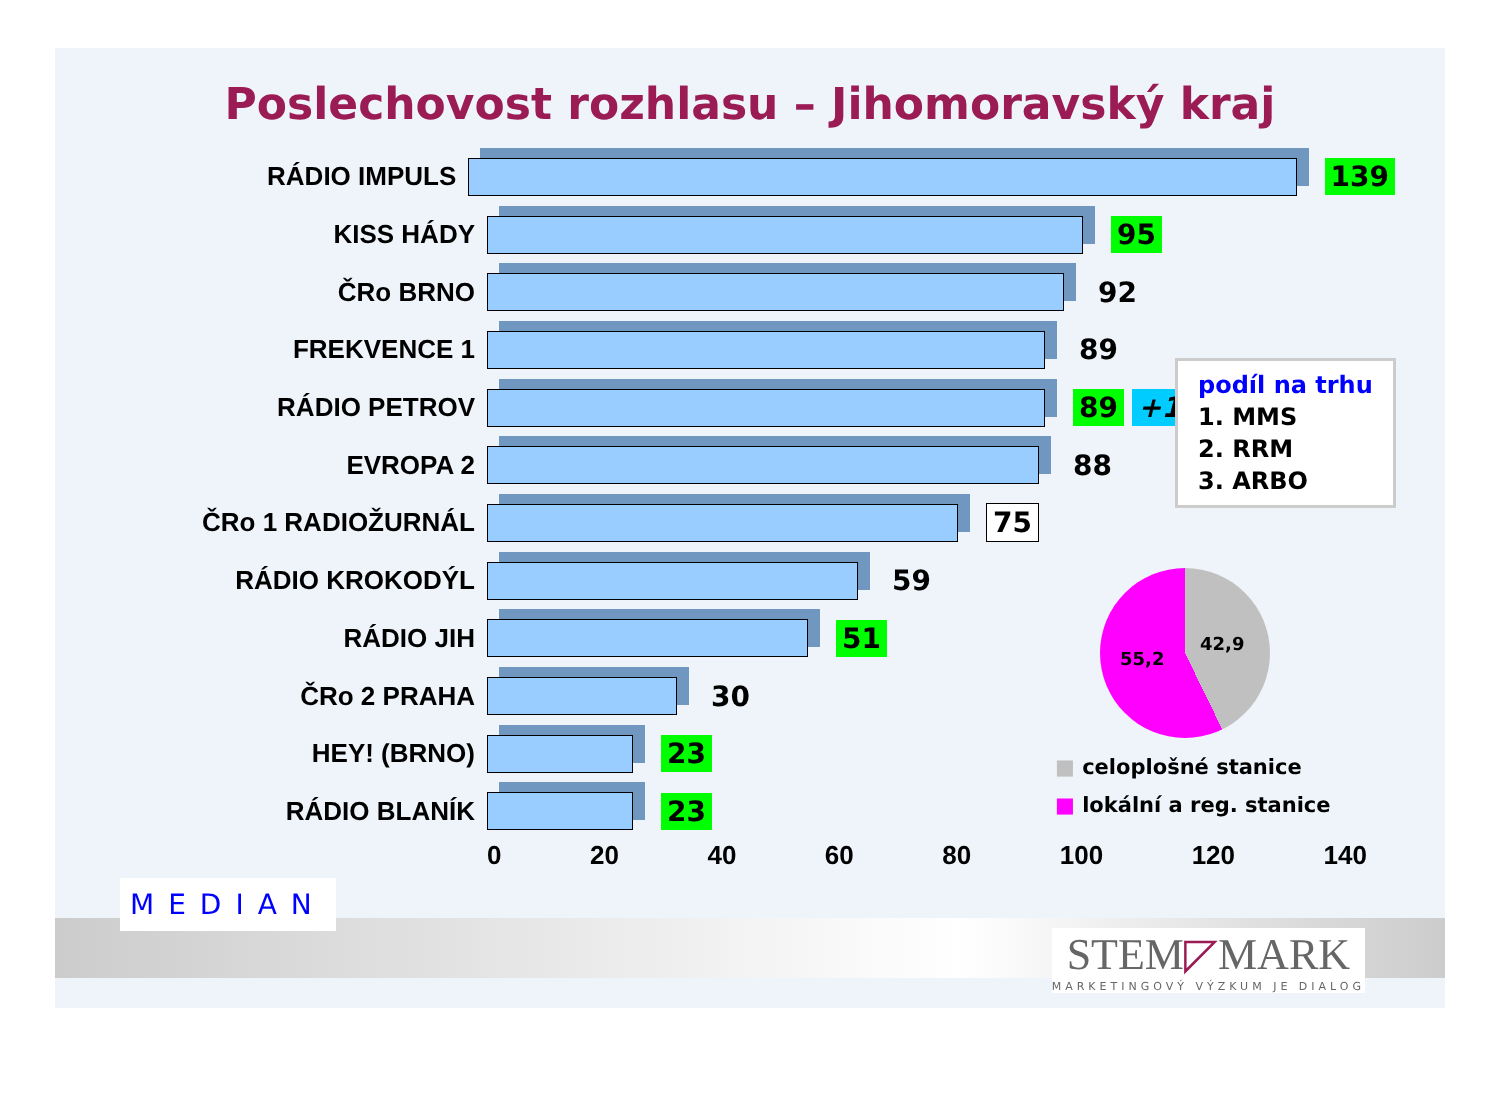Poslechovost rozhlasu – Jihomoravský kraj
RÁDIO IMPULS 139
KISS HÁDY 95
ČRo BRNO 92
FREKVENCE 1 89
RÁDIO PETROV 89 +13
EVROPA 2 88
ČRo 1 RADIOŽURNÁL 75
RÁDIO KROKODÝL 59
RÁDIO JIH 51
ČRo 2 PRAHA 30
HEY! (BRNO) 23
RÁDIO BLANÍK 23
0 20 40 60 80 100 120 140
podíl na trhu
1. MMS
2. RRM
3. ARBO
42,9
55,2
■ celoplošné stanice
■ lokální a reg. stanice
MEDIAN
STEM◸MARK
MARKETINGOVÝ VÝZKUM JE DIALOG